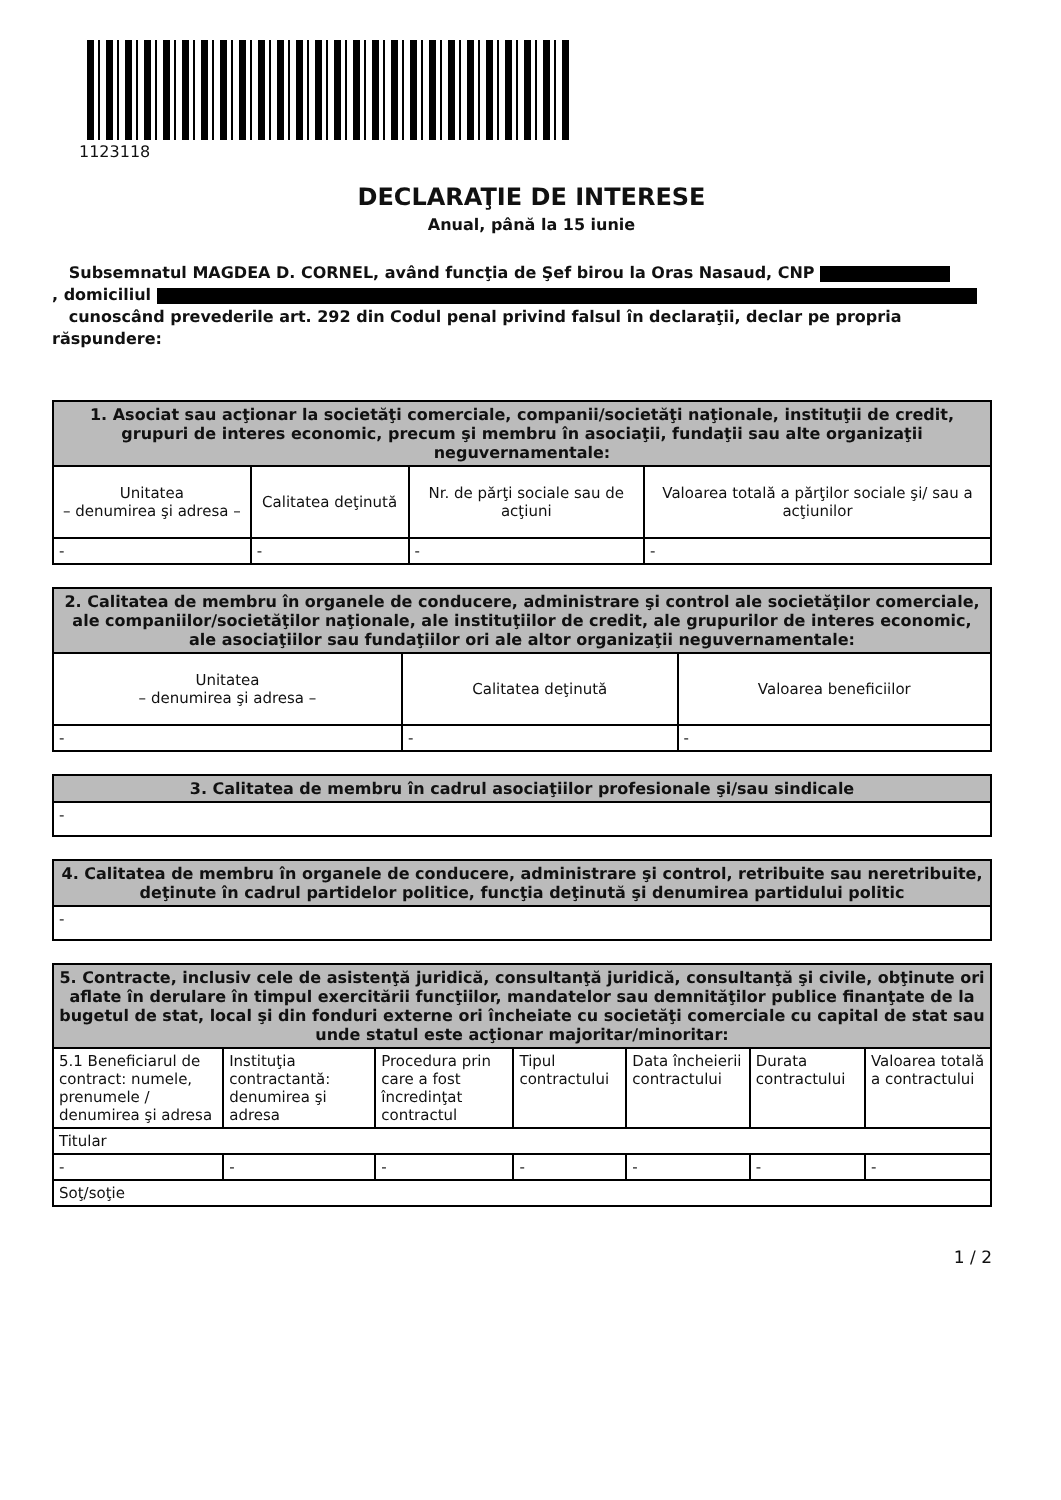1123118
DECLARAŢIE DE INTERESE
Anual, până la 15 iunie
Subsemnatul MAGDEA D. CORNEL, având funcţia de Şef birou la Oras Nasaud, CNP
, domiciliul
cunoscând prevederile art. 292 din Codul penal privind falsul în declaraţii, declar pe propria răspundere:
| 1. Asociat sau acţionar la societăţi comerciale, companii/societăţi naţionale, instituţii de credit, grupuri de interes economic, precum şi membru în asociaţii, fundaţii sau alte organizaţii neguvernamentale: | | | |
| --- | --- | --- | --- |
| Unitatea – denumirea şi adresa – | Calitatea deţinută | Nr. de părţi sociale sau de acţiuni | Valoarea totală a părţilor sociale şi/ sau a acţiunilor |
| - | - | - | - |
| 2. Calitatea de membru în organele de conducere, administrare şi control ale societăţilor comerciale, ale companiilor/societăţilor naţionale, ale instituţiilor de credit, ale grupurilor de interes economic, ale asociaţiilor sau fundaţiilor ori ale altor organizaţii neguvernamentale: | | |
| --- | --- | --- |
| Unitatea – denumirea şi adresa – | Calitatea deţinută | Valoarea beneficiilor |
| - | - | - |
| 3. Calitatea de membru în cadrul asociaţiilor profesionale şi/sau sindicale |
| --- |
| - |
| 4. Calitatea de membru în organele de conducere, administrare şi control, retribuite sau neretribuite, deţinute în cadrul partidelor politice, funcţia deţinută şi denumirea partidului politic |
| --- |
| - |
| 5. Contracte, inclusiv cele de asistenţă juridică, consultanţă juridică, consultanţă şi civile, obţinute ori aflate în derulare în timpul exercitării funcţiilor, mandatelor sau demnităţilor publice finanţate de la bugetul de stat, local şi din fonduri externe ori încheiate cu societăţi comerciale cu capital de stat sau unde statul este acţionar majoritar/minoritar: | | | | | | |
| --- | --- | --- | --- | --- | --- | --- |
| 5.1 Beneficiarul de contract: numele, prenumele / denumirea şi adresa | Instituţia contractantă: denumirea şi adresa | Procedura prin care a fost încredinţat contractul | Tipul contractului | Data încheierii contractului | Durata contractului | Valoarea totală a contractului |
| Titular | | | | | | |
| - | - | - | - | - | - | - |
| Soţ/soţie | | | | | | |
1 / 2